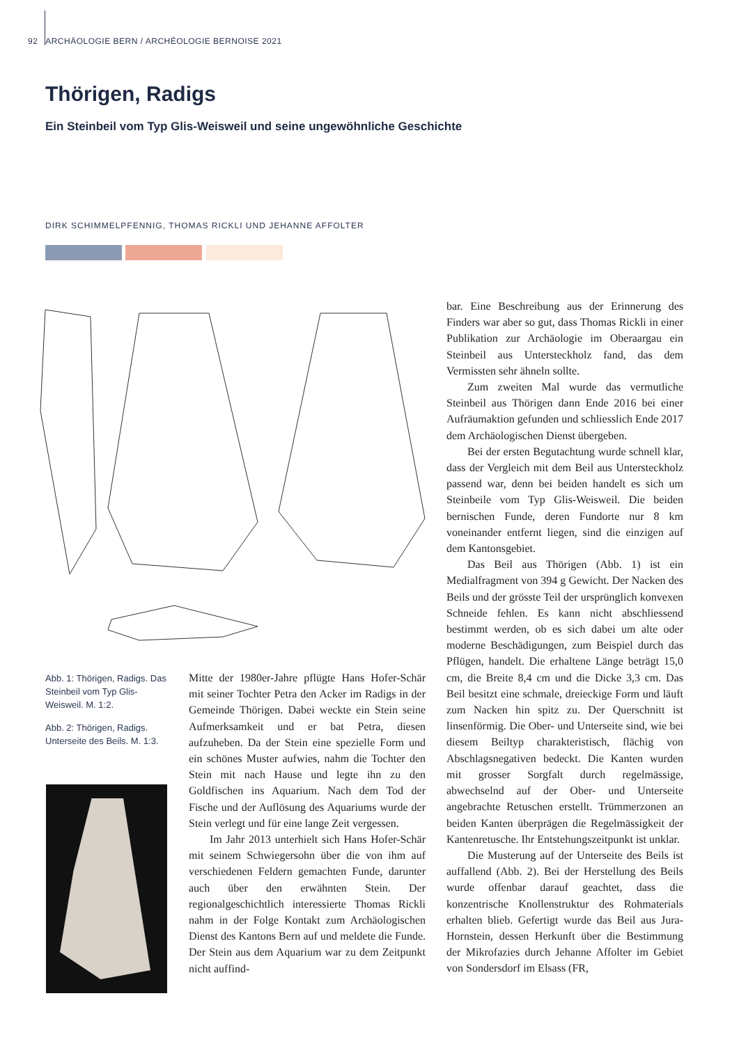92 ARCHÄOLOGIE BERN / ARCHÉOLOGIE BERNOISE 2021
Thörigen, Radigs
Ein Steinbeil vom Typ Glis-Weisweil und seine ungewöhnliche Geschichte
DIRK SCHIMMELPFENNIG, THOMAS RICKLI UND JEHANNE AFFOLTER
Abb. 1: Thörigen, Radigs. Das Steinbeil vom Typ Glis-Weisweil. M. 1:2.
Abb. 2: Thörigen, Radigs. Unterseite des Beils. M. 1:3.
Mitte der 1980er-Jahre pflügte Hans Hofer-Schär mit seiner Tochter Petra den Acker im Radigs in der Gemeinde Thörigen. Dabei weckte ein Stein seine Aufmerksamkeit und er bat Petra, diesen aufzuheben. Da der Stein eine spezielle Form und ein schönes Muster aufwies, nahm die Tochter den Stein mit nach Hause und legte ihn zu den Goldfischen ins Aquarium. Nach dem Tod der Fische und der Auflösung des Aquariums wurde der Stein verlegt und für eine lange Zeit vergessen.
Im Jahr 2013 unterhielt sich Hans Hofer-Schär mit seinem Schwiegersohn über die von ihm auf verschiedenen Feldern gemachten Funde, darunter auch über den erwähnten Stein. Der regionalgeschichtlich interessierte Thomas Rickli nahm in der Folge Kontakt zum Archäologischen Dienst des Kantons Bern auf und meldete die Funde. Der Stein aus dem Aquarium war zu dem Zeitpunkt nicht auffind-
bar. Eine Beschreibung aus der Erinnerung des Finders war aber so gut, dass Thomas Rickli in einer Publikation zur Archäologie im Oberaargau ein Steinbeil aus Untersteckholz fand, das dem Vermissten sehr ähneln sollte.
Zum zweiten Mal wurde das vermutliche Steinbeil aus Thörigen dann Ende 2016 bei einer Aufräumaktion gefunden und schliesslich Ende 2017 dem Archäologischen Dienst übergeben.
Bei der ersten Begutachtung wurde schnell klar, dass der Vergleich mit dem Beil aus Untersteckholz passend war, denn bei beiden handelt es sich um Steinbeile vom Typ Glis-Weisweil. Die beiden bernischen Funde, deren Fundorte nur 8 km voneinander entfernt liegen, sind die einzigen auf dem Kantonsgebiet.
Das Beil aus Thörigen (Abb. 1) ist ein Medialfragment von 394 g Gewicht. Der Nacken des Beils und der grösste Teil der ursprünglich konvexen Schneide fehlen. Es kann nicht abschliessend bestimmt werden, ob es sich dabei um alte oder moderne Beschädigungen, zum Beispiel durch das Pflügen, handelt. Die erhaltene Länge beträgt 15,0 cm, die Breite 8,4 cm und die Dicke 3,3 cm. Das Beil besitzt eine schmale, dreieckige Form und läuft zum Nacken hin spitz zu. Der Querschnitt ist linsenförmig. Die Ober- und Unterseite sind, wie bei diesem Beiltyp charakteristisch, flächig von Abschlagsnegativen bedeckt. Die Kanten wurden mit grosser Sorgfalt durch regelmässige, abwechselnd auf der Ober- und Unterseite angebrachte Retuschen erstellt. Trümmerzonen an beiden Kanten überprägen die Regelmässigkeit der Kantenretusche. Ihr Entstehungszeitpunkt ist unklar.
Die Musterung auf der Unterseite des Beils ist auffallend (Abb. 2). Bei der Herstellung des Beils wurde offenbar darauf geachtet, dass die konzentrische Knollenstruktur des Rohmaterials erhalten blieb. Gefertigt wurde das Beil aus Jura-Hornstein, dessen Herkunft über die Bestimmung der Mikrofazies durch Jehanne Affolter im Gebiet von Sondersdorf im Elsass (FR,